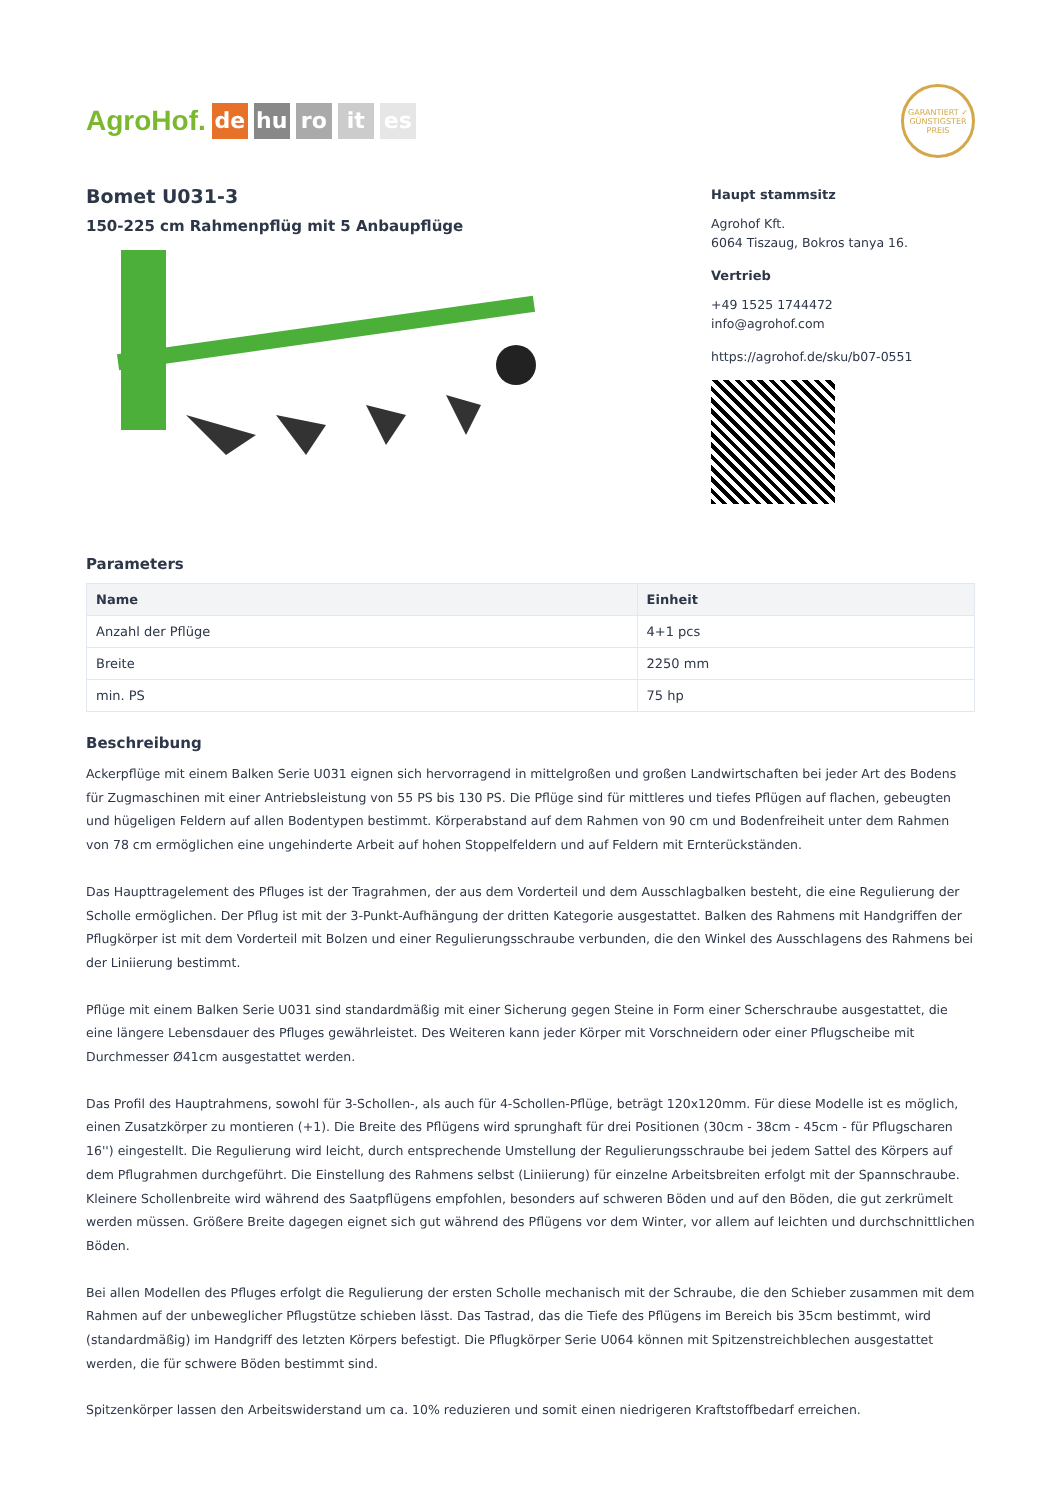AgroHof. de hu ro it es
GARANTIERT ✓ GÜNSTIGSTER PREIS
Bomet U031-3
150-225 cm Rahmenpflüg mit 5 Anbaupflüge
Haupt stammsitz
Agrohof Kft.
6064 Tiszaug, Bokros tanya 16.
Vertrieb
+49 1525 1744472
info@agrohof.com
https://agrohof.de/sku/b07-0551
Parameters
| Name | Einheit |
| --- | --- |
| Anzahl der Pflüge | 4+1 pcs |
| Breite | 2250 mm |
| min. PS | 75 hp |
Beschreibung
Ackerpflüge mit einem Balken Serie U031 eignen sich hervorragend in mittelgroßen und großen Landwirtschaften bei jeder Art des Bodens für Zugmaschinen mit einer Antriebsleistung von 55 PS bis 130 PS. Die Pflüge sind für mittleres und tiefes Pflügen auf flachen, gebeugten und hügeligen Feldern auf allen Bodentypen bestimmt. Körperabstand auf dem Rahmen von 90 cm und Bodenfreiheit unter dem Rahmen von 78 cm ermöglichen eine ungehinderte Arbeit auf hohen Stoppelfeldern und auf Feldern mit Ernterückständen.
Das Haupttragelement des Pfluges ist der Tragrahmen, der aus dem Vorderteil und dem Ausschlagbalken besteht, die eine Regulierung der Scholle ermöglichen. Der Pflug ist mit der 3-Punkt-Aufhängung der dritten Kategorie ausgestattet. Balken des Rahmens mit Handgriffen der Pflugkörper ist mit dem Vorderteil mit Bolzen und einer Regulierungsschraube verbunden, die den Winkel des Ausschlagens des Rahmens bei der Liniierung bestimmt.
Pflüge mit einem Balken Serie U031 sind standardmäßig mit einer Sicherung gegen Steine in Form einer Scherschraube ausgestattet, die eine längere Lebensdauer des Pfluges gewährleistet. Des Weiteren kann jeder Körper mit Vorschneidern oder einer Pflugscheibe mit Durchmesser Ø41cm ausgestattet werden.
Das Profil des Hauptrahmens, sowohl für 3-Schollen-, als auch für 4-Schollen-Pflüge, beträgt 120x120mm. Für diese Modelle ist es möglich, einen Zusatzkörper zu montieren (+1). Die Breite des Pflügens wird sprunghaft für drei Positionen (30cm - 38cm - 45cm - für Pflugscharen 16'') eingestellt. Die Regulierung wird leicht, durch entsprechende Umstellung der Regulierungsschraube bei jedem Sattel des Körpers auf dem Pflugrahmen durchgeführt. Die Einstellung des Rahmens selbst (Liniierung) für einzelne Arbeitsbreiten erfolgt mit der Spannschraube. Kleinere Schollenbreite wird während des Saatpflügens empfohlen, besonders auf schweren Böden und auf den Böden, die gut zerkrümelt werden müssen. Größere Breite dagegen eignet sich gut während des Pflügens vor dem Winter, vor allem auf leichten und durchschnittlichen Böden.
Bei allen Modellen des Pfluges erfolgt die Regulierung der ersten Scholle mechanisch mit der Schraube, die den Schieber zusammen mit dem Rahmen auf der unbeweglicher Pflugstütze schieben lässt. Das Tastrad, das die Tiefe des Pflügens im Bereich bis 35cm bestimmt, wird (standardmäßig) im Handgriff des letzten Körpers befestigt. Die Pflugkörper Serie U064 können mit Spitzenstreichblechen ausgestattet werden, die für schwere Böden bestimmt sind.
Spitzenkörper lassen den Arbeitswiderstand um ca. 10% reduzieren und somit einen niedrigeren Kraftstoffbedarf erreichen.